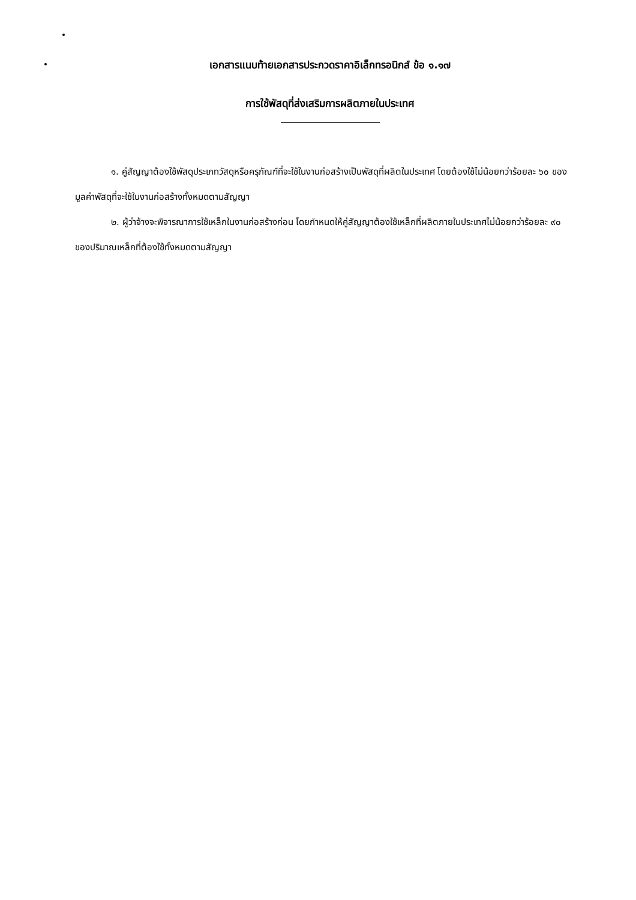เอกสารแนบท้ายเอกสารประกวดราคาอิเล็กทรอนิกส์ ข้อ ๑.๑๗
การใช้พัสดุที่ส่งเสริมการผลิตภายในประเทศ
๑. คู่สัญญาต้องใช้พัสดุประเภทวัสดุหรือครุภัณฑ์ที่จะใช้ในงานก่อสร้างเป็นพัสดุที่ผลิตในประเทศ โดยต้องใช้ไม่น้อยกว่าร้อยละ ๖๐ ของมูลค่าพัสดุที่จะใช้ในงานก่อสร้างทั้งหมดตามสัญญา
๒. ผู้ว่าจ้างจะพิจารณาการใช้เหล็กในงานก่อสร้างก่อน โดยกำหนดให้คู่สัญญาต้องใช้เหล็กที่ผลิตภายในประเทศไม่น้อยกว่าร้อยละ ๙๐ ของปริมาณเหล็กที่ต้องใช้ทั้งหมดตามสัญญา